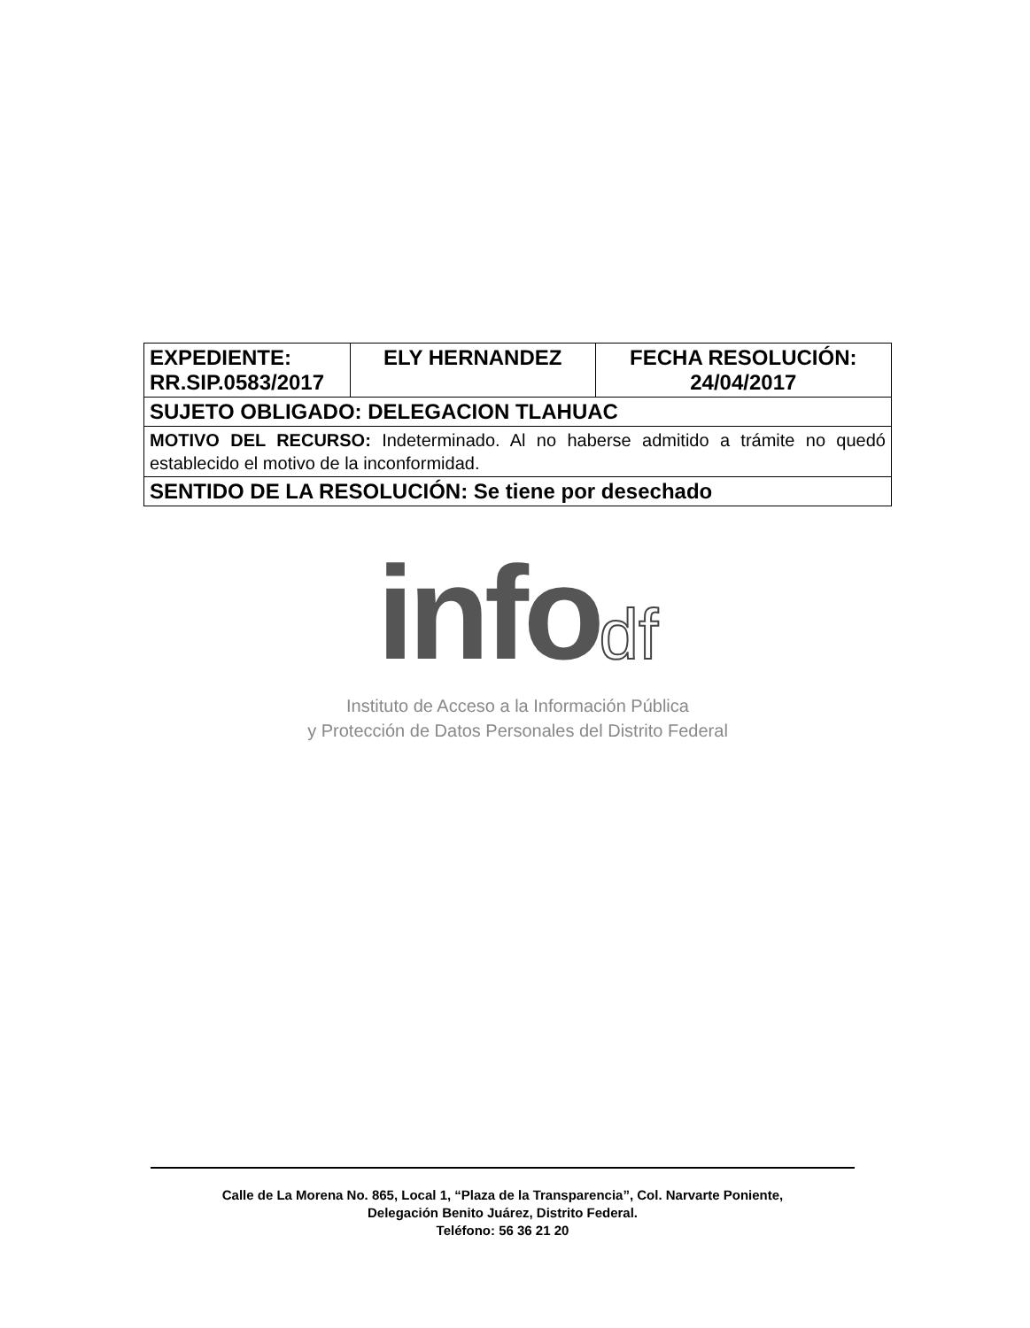| EXPEDIENTE: RR.SIP.0583/2017 | ELY HERNANDEZ | FECHA RESOLUCIÓN: 24/04/2017 |
| SUJETO OBLIGADO: DELEGACION TLAHUAC | | |
| MOTIVO DEL RECURSO: Indeterminado. Al no haberse admitido a trámite no quedó establecido el motivo de la inconformidad. | | |
| SENTIDO DE LA RESOLUCIÓN: Se tiene por desechado | | |
info df
Instituto de Acceso a la Información Pública
y Protección de Datos Personales del Distrito Federal
Calle de La Morena No. 865, Local 1, “Plaza de la Transparencia”, Col. Narvarte Poniente,
Delegación Benito Juárez, Distrito Federal.
Teléfono: 56 36 21 20